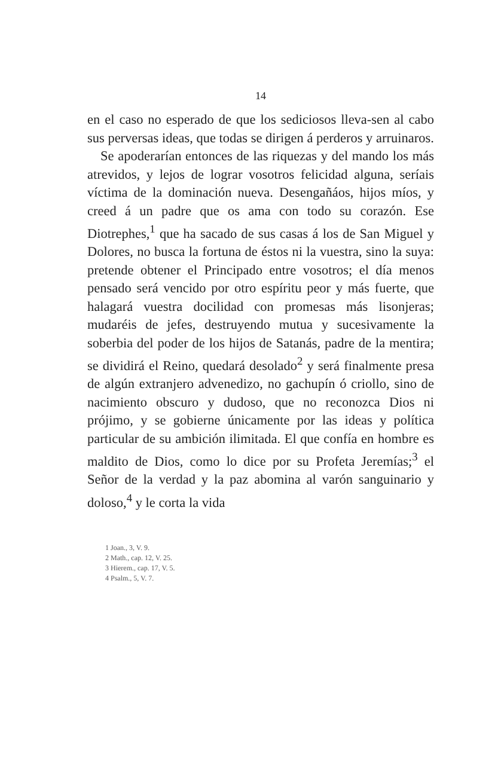14
en el caso no esperado de que los sediciosos lleva-sen al cabo sus perversas ideas, que todas se dirigen á perderos y arruinaros.
Se apoderarían entonces de las riquezas y del mando los más atrevidos, y lejos de lograr vosotros felicidad alguna, seríais víctima de la dominación nueva. Desengañáos, hijos míos, y creed á un padre que os ama con todo su corazón. Ese Diotrephes,<sup>1</sup> que ha sacado de sus casas á los de San Miguel y Dolores, no busca la fortuna de éstos ni la vuestra, sino la suya: pretende obtener el Principado entre vosotros; el día menos pensado será vencido por otro espíritu peor y más fuerte, que halagará vuestra docilidad con promesas más lisonjeras; mudaréis de jefes, destruyendo mutua y sucesivamente la soberbia del poder de los hijos de Satanás, padre de la mentira; se dividirá el Reino, quedará desolado<sup>2</sup> y será finalmente presa de algún extranjero advenedizo, no gachupín ó criollo, sino de nacimiento obscuro y dudoso, que no reconozca Dios ni prójimo, y se gobierne únicamente por las ideas y política particular de su ambición ilimitada. El que confía en hombre es maldito de Dios, como lo dice por su Profeta Jeremías;<sup>3</sup> el Señor de la verdad y la paz abomina al varón sanguinario y doloso,<sup>4</sup> y le corta la vida
1 Joan., 3, V. 9.
2 Math., cap. 12, V. 25.
3 Hierem., cap. 17, V. 5.
4 Psalm., 5, V. 7.